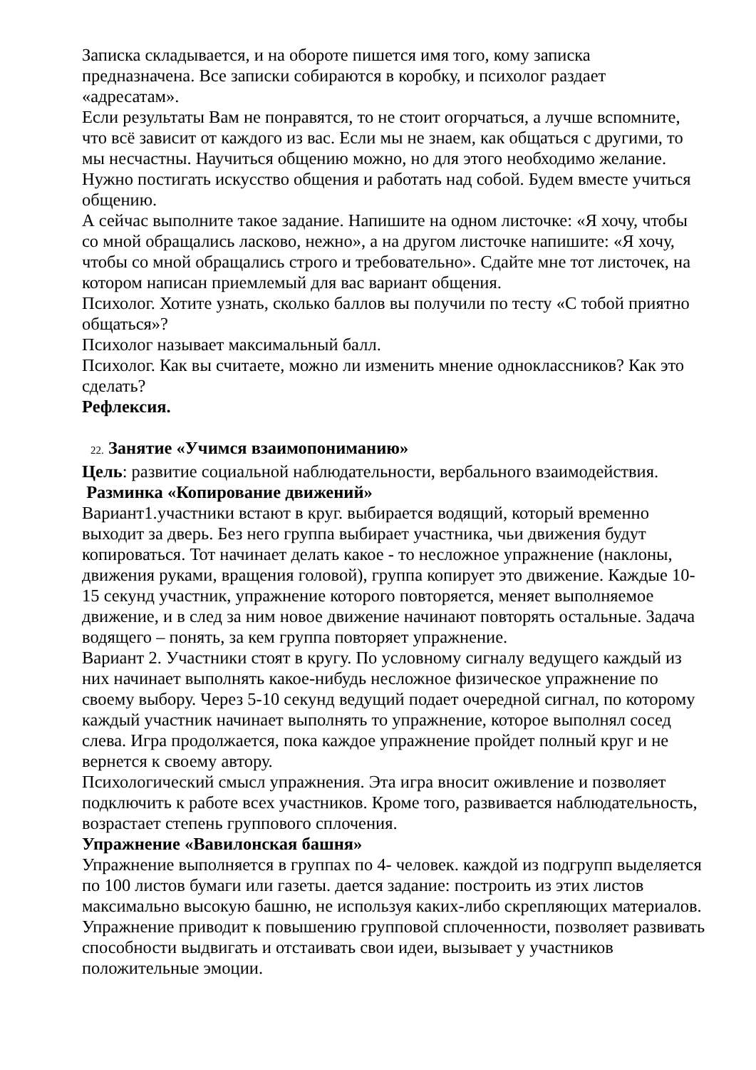Записка складывается, и на обороте пишется имя того, кому записка предназначена. Все записки собираются в коробку, и психолог раздает «адресатам».
Если результаты Вам не понравятся, то не стоит огорчаться, а лучше вспомните, что всё зависит от каждого из вас. Если мы не знаем, как общаться с другими, то мы несчастны. Научиться общению можно, но для этого необходимо желание. Нужно постигать искусство общения и работать над собой. Будем вместе учиться общению.
А сейчас выполните такое задание. Напишите на одном листочке: «Я хочу, чтобы со мной обращались ласково, нежно», а на другом листочке напишите: «Я хочу, чтобы со мной обращались строго и требовательно». Сдайте мне тот листочек, на котором написан приемлемый для вас вариант общения.
Психолог. Хотите узнать, сколько баллов вы получили по тесту «С тобой приятно общаться»?
Психолог называет максимальный балл.
Психолог. Как вы считаете, можно ли изменить мнение одноклассников? Как это сделать?
Рефлексия.
22. Занятие «Учимся взаимопониманию»
Цель: развитие социальной наблюдательности, вербального взаимодействия.
Разминка «Копирование движений»
Вариант1.участники встают в круг. выбирается водящий, который временно выходит за дверь. Без него группа выбирает участника, чьи движения будут копироваться. Тот начинает делать какое - то несложное упражнение (наклоны, движения руками, вращения головой), группа копирует это движение. Каждые 10-15 секунд участник, упражнение которого повторяется, меняет выполняемое движение, и в след за ним новое движение начинают повторять остальные. Задача водящего – понять, за кем группа повторяет упражнение.
Вариант 2. Участники стоят в кругу. По условному сигналу ведущего каждый из них начинает выполнять какое-нибудь несложное физическое упражнение по своему выбору. Через 5-10 секунд ведущий подает очередной сигнал, по которому каждый участник начинает выполнять то упражнение, которое выполнял сосед слева. Игра продолжается, пока каждое упражнение пройдет полный круг и не вернется к своему автору.
Психологический смысл упражнения. Эта игра вносит оживление и позволяет подключить к работе всех участников. Кроме того, развивается наблюдательность, возрастает степень группового сплочения.
Упражнение «Вавилонская башня»
Упражнение выполняется в группах по 4- человек. каждой из подгрупп выделяется по 100 листов бумаги или газеты. дается задание: построить из этих листов максимально высокую башню, не используя каких-либо скрепляющих материалов.
Упражнение приводит к повышению групповой сплоченности, позволяет развивать способности выдвигать и отстаивать свои идеи, вызывает у участников положительные эмоции.